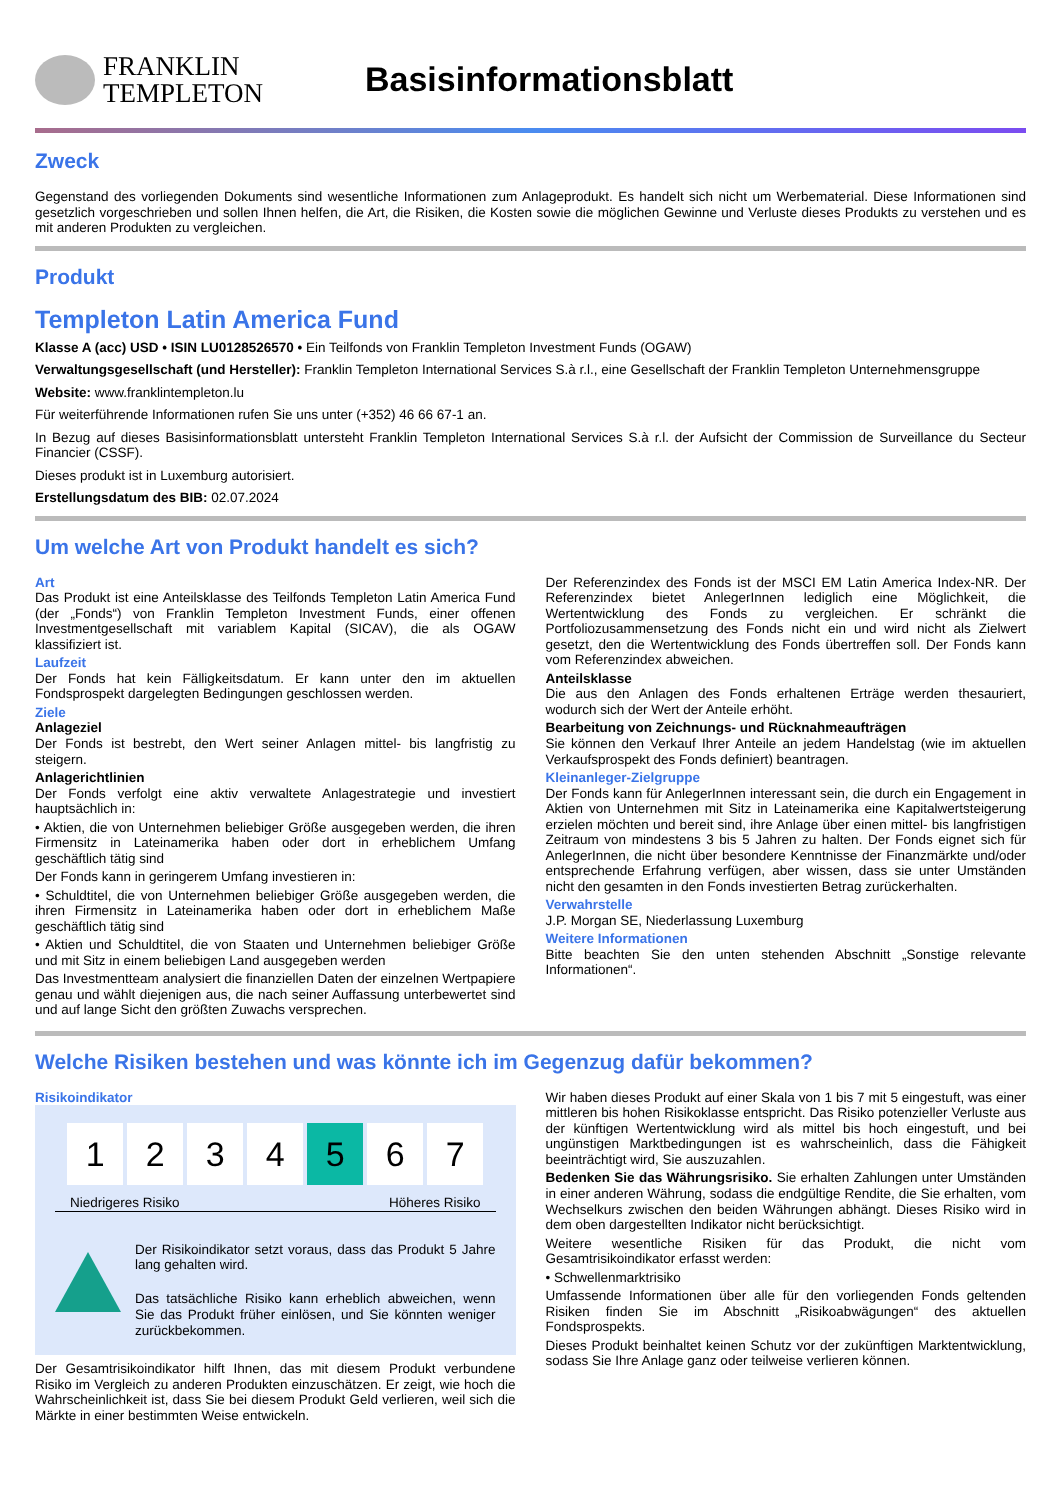FRANKLIN
TEMPLETON
Basisinformationsblatt
Zweck
Gegenstand des vorliegenden Dokuments sind wesentliche Informationen zum Anlageprodukt. Es handelt sich nicht um Werbematerial. Diese Informationen sind gesetzlich vorgeschrieben und sollen Ihnen helfen, die Art, die Risiken, die Kosten sowie die möglichen Gewinne und Verluste dieses Produkts zu verstehen und es mit anderen Produkten zu vergleichen.
Produkt
Templeton Latin America Fund
Klasse A (acc) USD • ISIN LU0128526570 • Ein Teilfonds von Franklin Templeton Investment Funds (OGAW)
Verwaltungsgesellschaft (und Hersteller): Franklin Templeton International Services S.à r.l., eine Gesellschaft der Franklin Templeton Unternehmensgruppe
Website: www.franklintempleton.lu
Für weiterführende Informationen rufen Sie uns unter (+352) 46 66 67-1 an.
In Bezug auf dieses Basisinformationsblatt untersteht Franklin Templeton International Services S.à r.l. der Aufsicht der Commission de Surveillance du Secteur Financier (CSSF).
Dieses produkt ist in Luxemburg autorisiert.
Erstellungsdatum des BIB: 02.07.2024
Um welche Art von Produkt handelt es sich?
Art
Das Produkt ist eine Anteilsklasse des Teilfonds Templeton Latin America Fund (der „Fonds“) von Franklin Templeton Investment Funds, einer offenen Investmentgesellschaft mit variablem Kapital (SICAV), die als OGAW klassifiziert ist.
Laufzeit
Der Fonds hat kein Fälligkeitsdatum. Er kann unter den im aktuellen Fondsprospekt dargelegten Bedingungen geschlossen werden.
Ziele
Anlageziel
Der Fonds ist bestrebt, den Wert seiner Anlagen mittel- bis langfristig zu steigern.
Anlagerichtlinien
Der Fonds verfolgt eine aktiv verwaltete Anlagestrategie und investiert hauptsächlich in:
• Aktien, die von Unternehmen beliebiger Größe ausgegeben werden, die ihren Firmensitz in Lateinamerika haben oder dort in erheblichem Umfang geschäftlich tätig sind
Der Fonds kann in geringerem Umfang investieren in:
• Schuldtitel, die von Unternehmen beliebiger Größe ausgegeben werden, die ihren Firmensitz in Lateinamerika haben oder dort in erheblichem Maße geschäftlich tätig sind
• Aktien und Schuldtitel, die von Staaten und Unternehmen beliebiger Größe und mit Sitz in einem beliebigen Land ausgegeben werden
Das Investmentteam analysiert die finanziellen Daten der einzelnen Wertpapiere genau und wählt diejenigen aus, die nach seiner Auffassung unterbewertet sind und auf lange Sicht den größten Zuwachs versprechen.
Der Referenzindex des Fonds ist der MSCI EM Latin America Index-NR. Der Referenzindex bietet AnlegerInnen lediglich eine Möglichkeit, die Wertentwicklung des Fonds zu vergleichen. Er schränkt die Portfoliozusammensetzung des Fonds nicht ein und wird nicht als Zielwert gesetzt, den die Wertentwicklung des Fonds übertreffen soll. Der Fonds kann vom Referenzindex abweichen.
Anteilsklasse
Die aus den Anlagen des Fonds erhaltenen Erträge werden thesauriert, wodurch sich der Wert der Anteile erhöht.
Bearbeitung von Zeichnungs- und Rücknahmeaufträgen
Sie können den Verkauf Ihrer Anteile an jedem Handelstag (wie im aktuellen Verkaufsprospekt des Fonds definiert) beantragen.
Kleinanleger-Zielgruppe
Der Fonds kann für AnlegerInnen interessant sein, die durch ein Engagement in Aktien von Unternehmen mit Sitz in Lateinamerika eine Kapitalwertsteigerung erzielen möchten und bereit sind, ihre Anlage über einen mittel- bis langfristigen Zeitraum von mindestens 3 bis 5 Jahren zu halten. Der Fonds eignet sich für AnlegerInnen, die nicht über besondere Kenntnisse der Finanzmärkte und/oder entsprechende Erfahrung verfügen, aber wissen, dass sie unter Umständen nicht den gesamten in den Fonds investierten Betrag zurückerhalten.
Verwahrstelle
J.P. Morgan SE, Niederlassung Luxemburg
Weitere Informationen
Bitte beachten Sie den unten stehenden Abschnitt „Sonstige relevante Informationen“.
Welche Risiken bestehen und was könnte ich im Gegenzug dafür bekommen?
Risikoindikator
| 1 | 2 | 3 | 4 | 5 | 6 | 7 |
Niedrigeres Risiko Höheres Risiko
Der Risikoindikator setzt voraus, dass das Produkt 5 Jahre lang gehalten wird.
Das tatsächliche Risiko kann erheblich abweichen, wenn Sie das Produkt früher einlösen, und Sie könnten weniger zurückbekommen.
Der Gesamtrisikoindikator hilft Ihnen, das mit diesem Produkt verbundene Risiko im Vergleich zu anderen Produkten einzuschätzen. Er zeigt, wie hoch die Wahrscheinlichkeit ist, dass Sie bei diesem Produkt Geld verlieren, weil sich die Märkte in einer bestimmten Weise entwickeln.
Wir haben dieses Produkt auf einer Skala von 1 bis 7 mit 5 eingestuft, was einer mittleren bis hohen Risikoklasse entspricht. Das Risiko potenzieller Verluste aus der künftigen Wertentwicklung wird als mittel bis hoch eingestuft, und bei ungünstigen Marktbedingungen ist es wahrscheinlich, dass die Fähigkeit beeinträchtigt wird, Sie auszuzahlen.
Bedenken Sie das Währungsrisiko. Sie erhalten Zahlungen unter Umständen in einer anderen Währung, sodass die endgültige Rendite, die Sie erhalten, vom Wechselkurs zwischen den beiden Währungen abhängt. Dieses Risiko wird in dem oben dargestellten Indikator nicht berücksichtigt.
Weitere wesentliche Risiken für das Produkt, die nicht vom Gesamtrisikoindikator erfasst werden:
• Schwellenmarktrisiko
Umfassende Informationen über alle für den vorliegenden Fonds geltenden Risiken finden Sie im Abschnitt „Risikoabwägungen“ des aktuellen Fondsprospekts.
Dieses Produkt beinhaltet keinen Schutz vor der zukünftigen Marktentwicklung, sodass Sie Ihre Anlage ganz oder teilweise verlieren können.